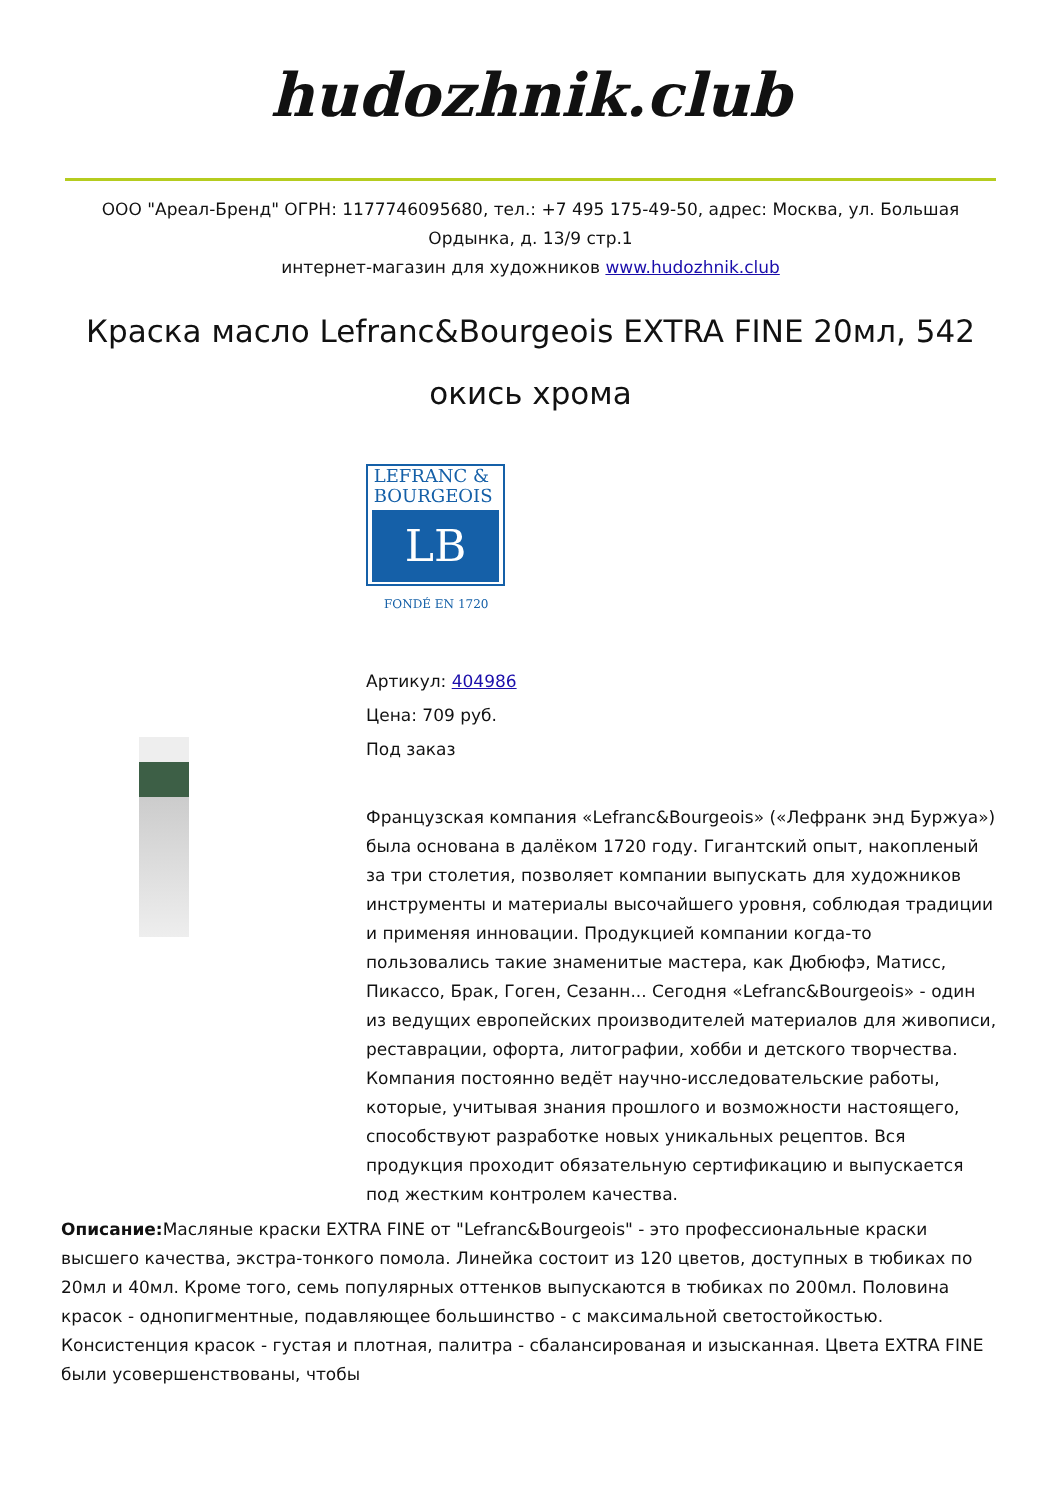hudozhnik.club
ООО "Ареал-Бренд" ОГРН: 1177746095680, тел.: +7 495 175-49-50, адрес: Москва, ул. Большая Ордынка, д. 13/9 стр.1
интернет-магазин для художников www.hudozhnik.club
Краска масло Lefranc&Bourgeois EXTRA FINE 20мл, 542 окись хрома
LEFRANC &
BOURGEOIS
LB
FONDÉ EN 1720
Артикул: 404986
Цена: 709 руб.
Под заказ
Французская компания «Lefranc&Bourgeois» («Лефранк энд Буржуа») была основана в далёком 1720 году. Гигантский опыт, накопленый за три столетия, позволяет компании выпускать для художников инструменты и материалы высочайшего уровня, соблюдая традиции и применяя инновации. Продукцией компании когда-то пользовались такие знаменитые мастера, как Дюбюфэ, Матисс, Пикассо, Брак, Гоген, Сезанн... Сегодня «Lefranc&Bourgeois» - один из ведущих европейских производителей материалов для живописи, реставрации, офорта, литографии, хобби и детского творчества. Компания постоянно ведёт научно-исследовательские работы, которые, учитывая знания прошлого и возможности настоящего, способствуют разработке новых уникальных рецептов. Вся продукция проходит обязательную сертификацию и выпускается под жестким контролем качества.
Описание: Масляные краски EXTRA FINE от "Lefranc&Bourgeois" - это профессиональные краски высшего качества, экстра-тонкого помола. Линейка состоит из 120 цветов, доступных в тюбиках по 20мл и 40мл. Кроме того, семь популярных оттенков выпускаются в тюбиках по 200мл. Половина красок - однопигментные, подавляющее большинство - с максимальной светостойкостью. Консистенция красок - густая и плотная, палитра - сбалансированая и изысканная. Цвета EXTRA FINE были усовершенствованы, чтобы